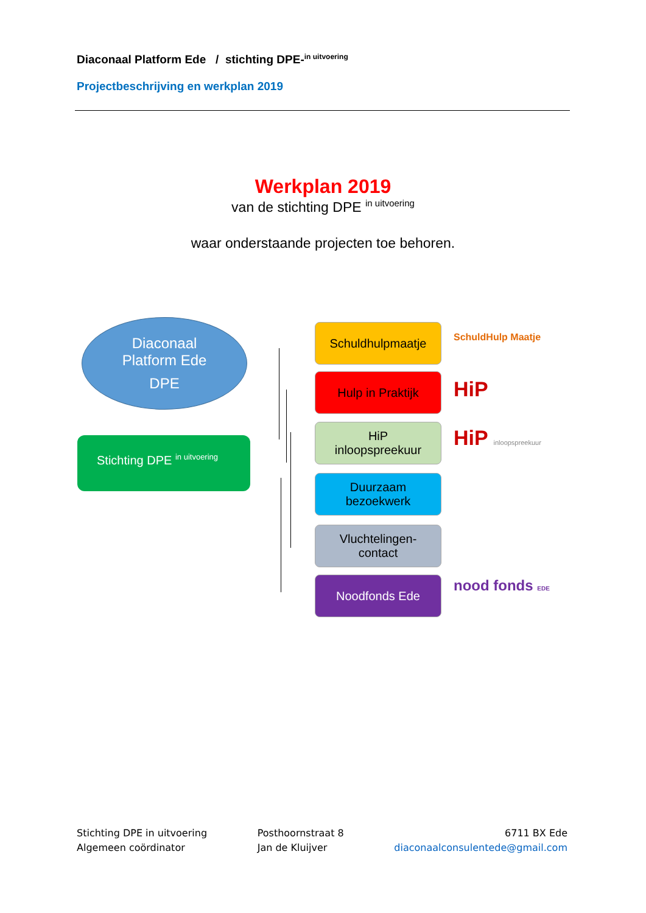Diaconaal Platform Ede / stichting DPE-<sup>in uitvoering</sup>
Projectbeschrijving en werkplan 2019
Werkplan 2019
van de stichting DPE <sup>in uitvoering</sup>
waar onderstaande projecten toe behoren.
Diaconaal
Platform Ede
DPE
Stichting DPE <sup>in uitvoering</sup>
Schuldhulpmaatje
Hulp in Praktijk
HiP
inloopspreekuur
Duurzaam
bezoekwerk
Vluchtelingen-
contact
Noodfonds Ede
SchuldHulp Maatje
HiP
HiP inloopspreekuur
nood fonds EDE
Stichting DPE in uitvoering
Algemeen coördinator
Posthoornstraat 8
Jan de Kluijver
6711 BX Ede
diaconaalconsulentede@gmail.com